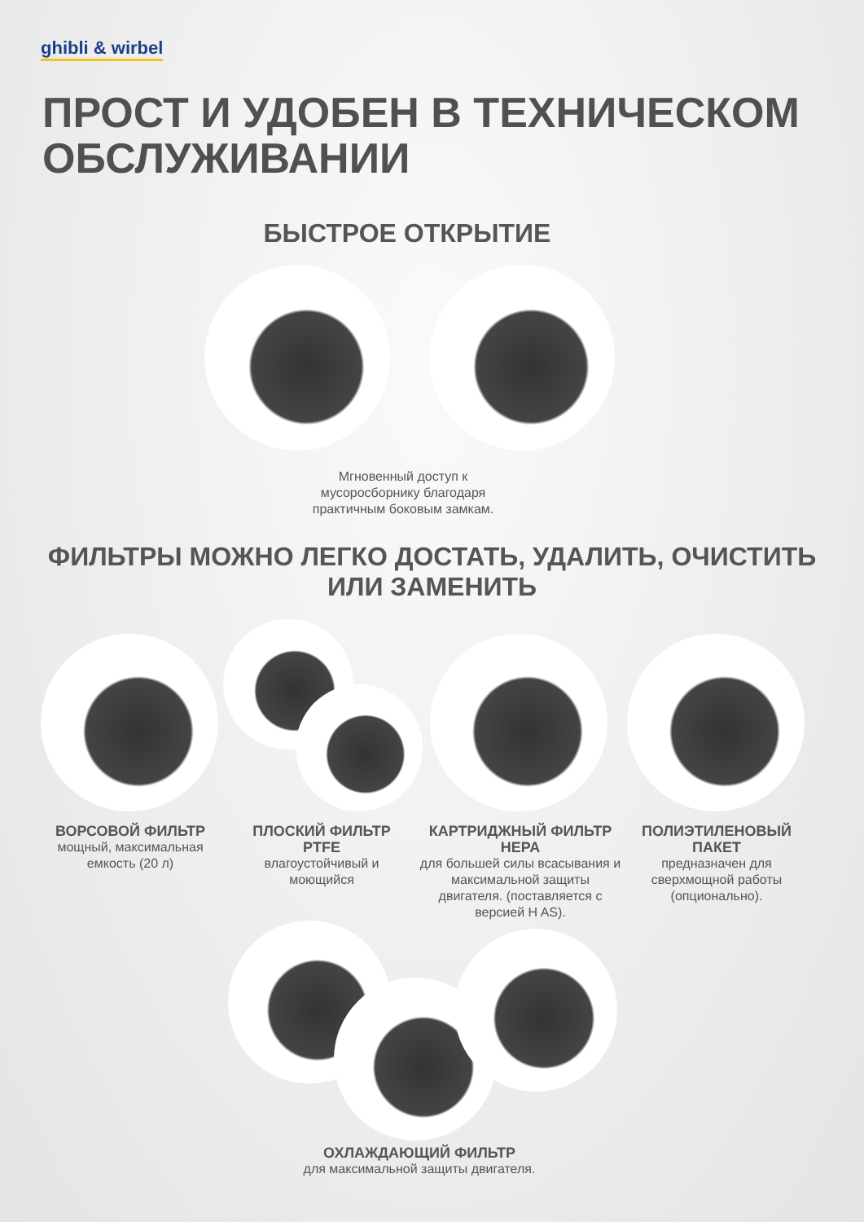ghibli & wirbel
ПРОСТ И УДОБЕН В ТЕХНИЧЕСКОМ
ОБСЛУЖИВАНИИ
БЫСТРОЕ ОТКРЫТИЕ
Мгновенный доступ к мусоросборнику благодаря практичным боковым замкам.
ФИЛЬТРЫ МОЖНО ЛЕГКО ДОСТАТЬ, УДАЛИТЬ, ОЧИСТИТЬ
ИЛИ ЗАМЕНИТЬ
ВОРСОВОЙ ФИЛЬТР
мощный, максимальная емкость (20 л)
ПЛОСКИЙ ФИЛЬТР PTFE
влагоустойчивый и моющийся
КАРТРИДЖНЫЙ ФИЛЬТР НЕРА
для большей силы всасывания и максимальной защиты двигателя. (поставляется с версией H AS).
ПОЛИЭТИЛЕНОВЫЙ ПАКЕТ
предназначен для сверхмощной работы (опционально).
ОХЛАЖДАЮЩИЙ ФИЛЬТР
для максимальной защиты двигателя.